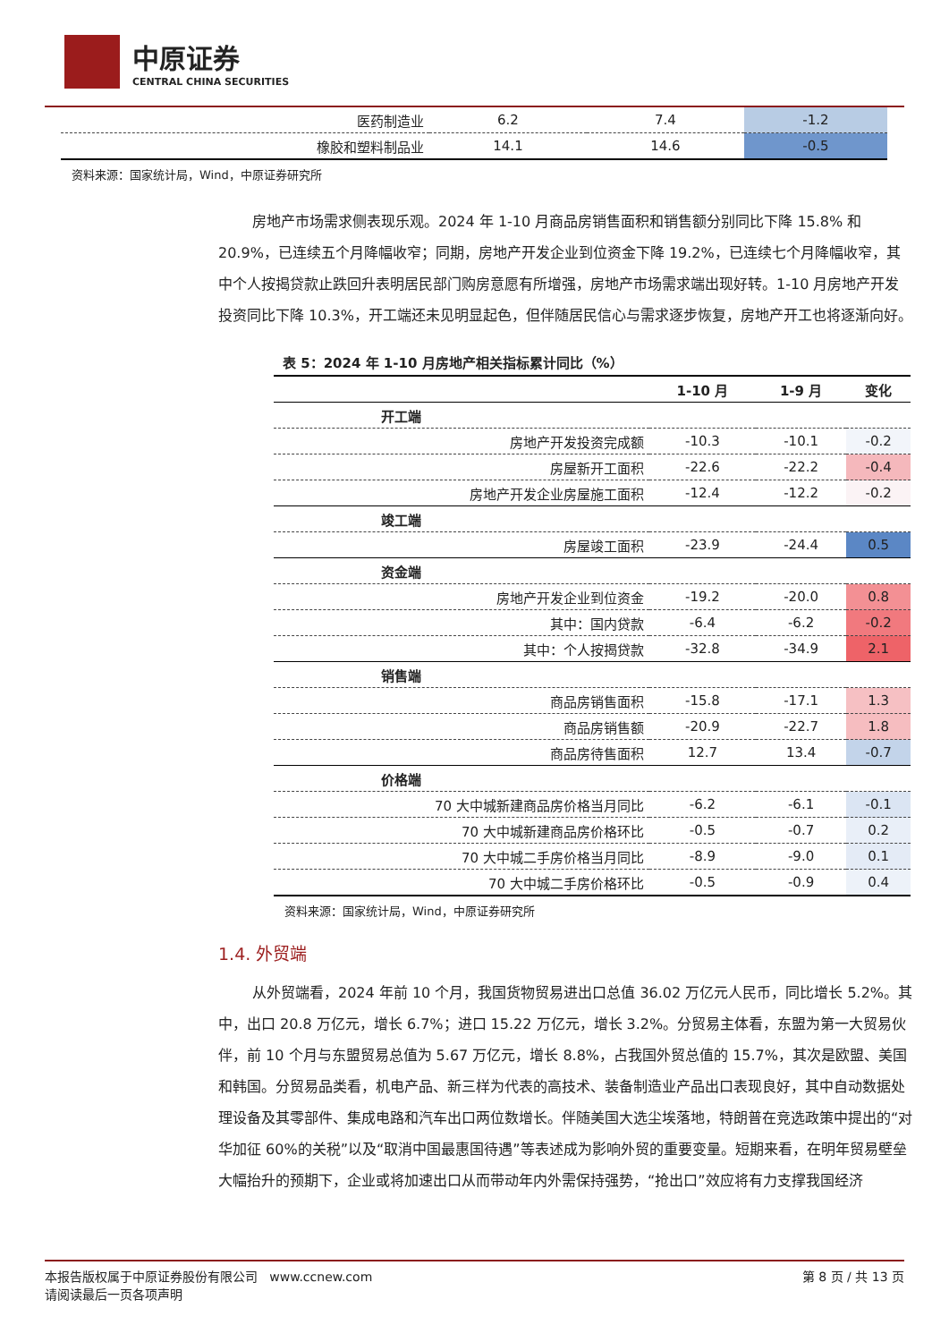中原证券
CENTRAL CHINA SECURITIES
| 医药制造业 | 6.2 | 7.4 | -1.2 |
| 橡胶和塑料制品业 | 14.1 | 14.6 | -0.5 |
资料来源：国家统计局，Wind，中原证券研究所
房地产市场需求侧表现乐观。2024 年 1-10 月商品房销售面积和销售额分别同比下降 15.8% 和 20.9%，已连续五个月降幅收窄；同期，房地产开发企业到位资金下降 19.2%，已连续七个月降幅收窄，其中个人按揭贷款止跌回升表明居民部门购房意愿有所增强，房地产市场需求端出现好转。1-10 月房地产开发投资同比下降 10.3%，开工端还未见明显起色，但伴随居民信心与需求逐步恢复，房地产开工也将逐渐向好。
表 5：2024 年 1-10 月房地产相关指标累计同比（%）
| | 1-10 月 | 1-9 月 | 变化 |
| --- | --- | --- | --- |
| 开工端 | | | |
| 房地产开发投资完成额 | -10.3 | -10.1 | -0.2 |
| 房屋新开工面积 | -22.6 | -22.2 | -0.4 |
| 房地产开发企业房屋施工面积 | -12.4 | -12.2 | -0.2 |
| 竣工端 | | | |
| 房屋竣工面积 | -23.9 | -24.4 | 0.5 |
| 资金端 | | | |
| 房地产开发企业到位资金 | -19.2 | -20.0 | 0.8 |
| 其中：国内贷款 | -6.4 | -6.2 | -0.2 |
| 其中：个人按揭贷款 | -32.8 | -34.9 | 2.1 |
| 销售端 | | | |
| 商品房销售面积 | -15.8 | -17.1 | 1.3 |
| 商品房销售额 | -20.9 | -22.7 | 1.8 |
| 商品房待售面积 | 12.7 | 13.4 | -0.7 |
| 价格端 | | | |
| 70 大中城新建商品房价格当月同比 | -6.2 | -6.1 | -0.1 |
| 70 大中城新建商品房价格环比 | -0.5 | -0.7 | 0.2 |
| 70 大中城二手房价格当月同比 | -8.9 | -9.0 | 0.1 |
| 70 大中城二手房价格环比 | -0.5 | -0.9 | 0.4 |
资料来源：国家统计局，Wind，中原证券研究所
1.4. 外贸端
从外贸端看，2024 年前 10 个月，我国货物贸易进出口总值 36.02 万亿元人民币，同比增长 5.2%。其中，出口 20.8 万亿元，增长 6.7%；进口 15.22 万亿元，增长 3.2%。分贸易主体看，东盟为第一大贸易伙伴，前 10 个月与东盟贸易总值为 5.67 万亿元，增长 8.8%，占我国外贸总值的 15.7%，其次是欧盟、美国和韩国。分贸易品类看，机电产品、新三样为代表的高技术、装备制造业产品出口表现良好，其中自动数据处理设备及其零部件、集成电路和汽车出口两位数增长。伴随美国大选尘埃落地，特朗普在竞选政策中提出的“对华加征 60%的关税”以及“取消中国最惠国待遇”等表述成为影响外贸的重要变量。短期来看，在明年贸易壁垒大幅抬升的预期下，企业或将加速出口从而带动年内外需保持强势，“抢出口”效应将有力支撑我国经济
本报告版权属于中原证券股份有限公司 www.ccnew.com
请阅读最后一页各项声明
第 8 页 / 共 13 页